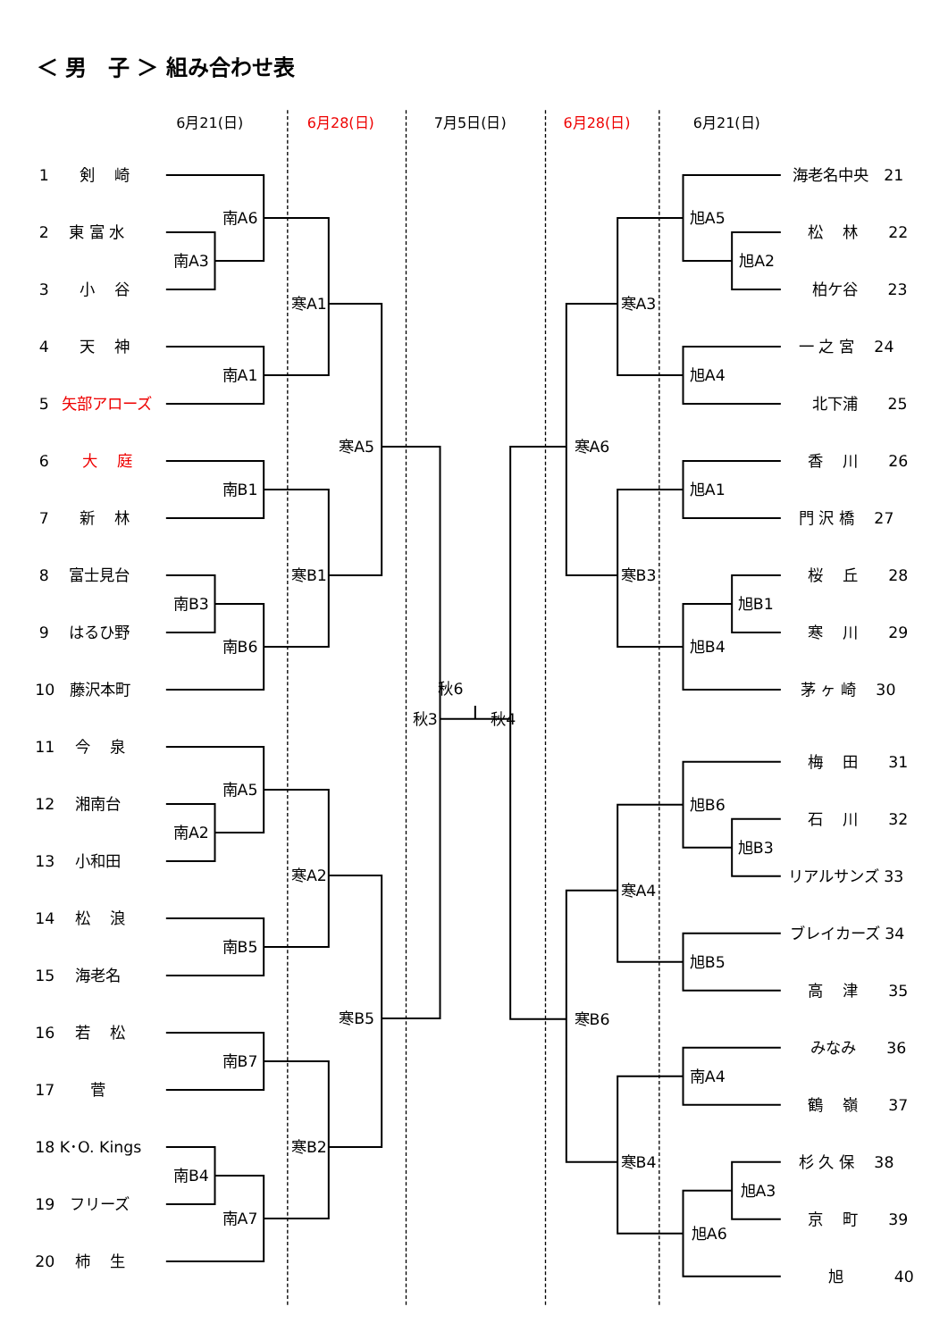＜ 男　子 ＞ 組み合わせ表
6月21(日)
6月28(日)
7月5日(日)
6月28(日)
6月21(日)
1　　剣　 崎
2　 東 富 水
3　　小　 谷
4　　天　 神
5
矢部アローズ
6
大　 庭
7　　新　 林
8　 富士見台
9　 はるひ野
10　藤沢本町
11　 今　 泉
12　 湘南台
13　 小和田
14　 松　 浪
15　 海老名
16　 若　 松
17　　 菅
18 K･O. Kings
19　フリーズ
20　 柿　 生
南A6
南A3
南A1
寒A1
南B1
南B3
南B6
寒B1
寒A5
南A5
南A2
南B5
寒A2
南B7
南B4
南A7
寒B2
寒B5
秋3
秋6
秋4
旭A5
旭A2
旭A4
寒A3
旭A1
旭B1
旭B4
寒B3
寒A6
旭B6
旭B3
旭B5
寒A4
南A4
旭A3
旭A6
寒B4
寒B6
海老名中央　21
松　 林　　22
柏ケ谷　　23
一 之 宮　 24
北下浦　　25
香　 川　　26
門 沢 橋　 27
桜　 丘　　28
寒　 川　　29
茅 ヶ 崎　 30
梅　 田　　31
石　 川　　32
リアルサンズ 33
ブレイカーズ 34
高　 津　　35
みなみ　　36
鶴　 嶺　　37
杉 久 保　 38
京　 町　　39
旭　　　 40